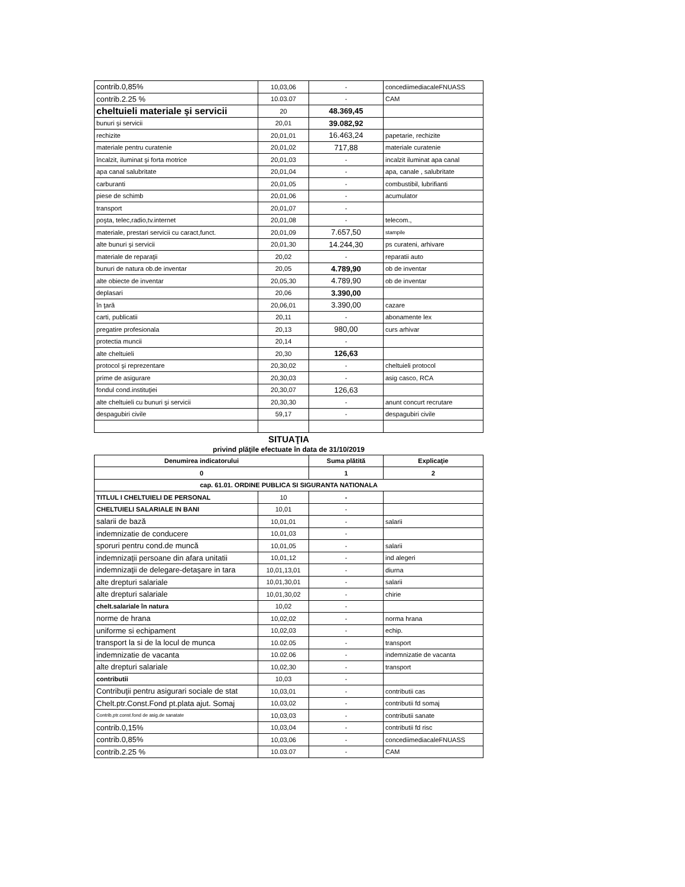| contrib.0,85% | 10,03,06 | - | concediimediacaleFNUASS |
| contrib.2.25 % | 10.03.07 | - | CAM |
| cheltuieli materiale şi servicii | 20 | 48.369,45 | |
| bunuri şi servicii | 20,01 | 39.082,92 | |
| rechizite | 20,01,01 | 16.463,24 | papetarie, rechizite |
| materiale pentru curatenie | 20,01,02 | 717,88 | materiale curatenie |
| încalzit, iluminat şi forta motrice | 20,01,03 | - | incalzit iluminat apa canal |
| apa canal salubritate | 20,01,04 | - | apa, canale , salubritate |
| carburanti | 20,01,05 | - | combustibil, lubrifianti |
| piese de schimb | 20,01,06 | - | acumulator |
| transport | 20,01,07 | - | |
| poşta, telec,radio,tv.internet | 20,01,08 | - | telecom., |
| materiale, prestari servicii cu caract,funct. | 20,01,09 | 7.657,50 | stampile |
| alte bunuri şi servicii | 20,01,30 | 14.244,30 | ps curateni, arhivare |
| materiale de reparaţii | 20,02 | - | reparatii auto |
| bunuri de natura ob.de inventar | 20,05 | 4.789,90 | ob de inventar |
| alte obiecte de inventar | 20,05,30 | 4.789,90 | ob de inventar |
| deplasari | 20,06 | 3.390,00 | |
| în ţară | 20,06,01 | 3.390,00 | cazare |
| carti, publicatii | 20,11 | - | abonamente lex |
| pregatire profesionala | 20,13 | 980,00 | curs arhivar |
| protectia muncii | 20,14 | - | |
| alte cheltuieli | 20,30 | 126,63 | |
| protocol şi reprezentare | 20,30,02 | - | cheltuieli protocol |
| prime de asigurare | 20,30,03 | - | asig casco, RCA |
| fondul cond.instituţiei | 20,30,07 | 126,63 | |
| alte cheltuieli cu bunuri şi servicii | 20,30,30 | - | anunt concurt recrutare |
| despagubiri civile | 59,17 | - | despagubiri civile |
SITUAŢIA
privind plăţile efectuate în data de 31/10/2019
| Denumirea indicatorului | | Suma plătită | Explicaţie |
| --- | --- | --- | --- |
| 0 | | 1 | 2 |
| cap. 61.01. ORDINE PUBLICA SI SIGURANTA NATIONALA | | | |
| TITLUL I CHELTUIELI DE PERSONAL | 10 | - | |
| CHELTUIELI SALARIALE IN BANI | 10,01 | - | |
| salarii de bază | 10,01,01 | - | salarii |
| indemnizatie de conducere | 10,01,03 | - | |
| sporuri pentru cond.de muncă | 10,01,05 | - | salarii |
| indemnizaţii persoane din afara unitatii | 10,01,12 | - | ind alegeri |
| indemnizaţii de delegare-detaşare in tara | 10,01,13,01 | - | diurna |
| alte drepturi salariale | 10,01,30,01 | - | salarii |
| alte drepturi salariale | 10,01,30,02 | - | chirie |
| chelt.salariale în natura | 10,02 | - | |
| norme de hrana | 10,02,02 | - | norma hrana |
| uniforme si echipament | 10,02,03 | - | echip. |
| transport la si de la locul de munca | 10.02.05 | - | transport |
| indemnizatie de vacanta | 10.02.06 | - | indemnizatie de vacanta |
| alte drepturi salariale | 10,02,30 | - | transport |
| contributii | 10,03 | - | |
| Contribuţii pentru asigurari sociale de stat | 10,03,01 | - | contributii cas |
| Chelt.ptr.Const.Fond pt.plata ajut. Somaj | 10,03,02 | - | contributii fd somaj |
| Contrib,ptr.const.fond de asig.de sanatate | 10,03,03 | - | contributii sanate |
| contrib.0,15% | 10,03,04 | - | contributii fd risc |
| contrib.0,85% | 10,03,06 | - | concediimediacaleFNUASS |
| contrib.2.25 % | 10.03.07 | - | CAM |